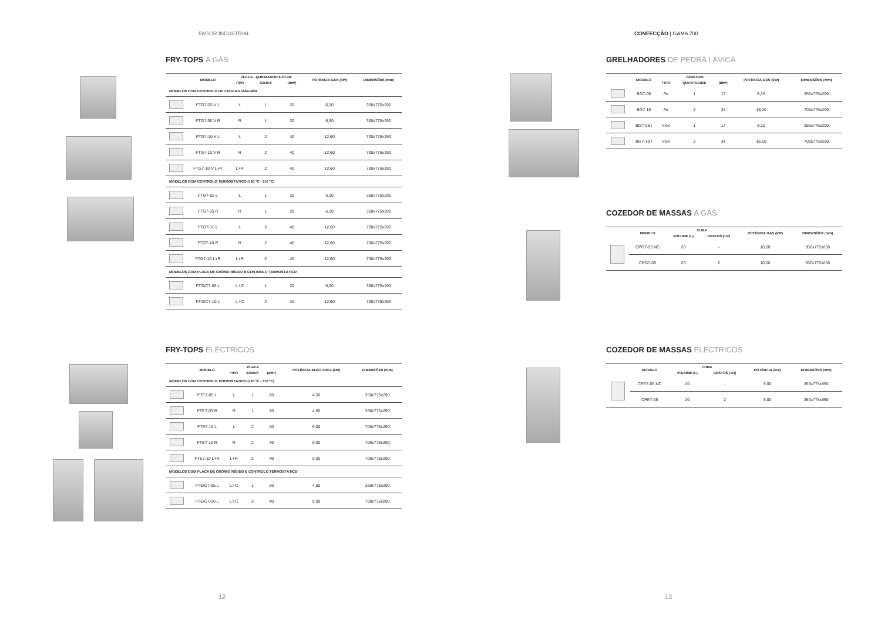FAGOR INDUSTRIAL
FRY-TOPS A GÁS
| | MODELO | PLACA - QUEIMADOR 6,30 kW | | | POTÊNCIA GÁS (kW) | DIMENSÕES (mm) |
| --- | --- | --- | --- | --- | --- | --- |
| | | TIPO | ZONAS | (dm²) | | |
| MODELOS COM CONTROLO DE VÁLVULA MÁX-MÍN | | | | | | |
| | FTG7-05 V L | L | 1 | 20 | 6,30 | 350x775x290 |
| | FTG7-05 V R | R | 1 | 20 | 6,30 | 350x775x290 |
| | FTG7-10 V L | L | 2 | 40 | 12,60 | 700x775x290 |
| | FTG7-10 V R | R | 2 | 40 | 12,60 | 700x775x290 |
| | FTG7-10 V L+R | L+R | 2 | 40 | 12,60 | 700x775x290 |
| MODELOS COM CONTROLO TERMOSTÁTICO (120 ºC - 310 ºC) | | | | | | |
| | FTG7-05 L | L | 1 | 20 | 6,30 | 350x775x290 |
| | FTG7-05 R | R | 1 | 20 | 6,30 | 350x775x290 |
| | FTG7-10 L | L | 2 | 40 | 12,60 | 700x775x290 |
| | FTG7-10 R | R | 2 | 40 | 12,60 | 700x775x290 |
| | FTG7-10 L+R | L+R | 2 | 40 | 12,60 | 700x775x290 |
| MODELOS COM PLACA DE CRÓMO RÍGIDO E CONTROLO TERMOSTÁTICO | | | | | | |
| | FTG/C7-05 L | L / C | 1 | 20 | 6,30 | 350x775x290 |
| | FTG/C7-10 L | L / C | 2 | 40 | 12,60 | 700x775x290 |
FRY-TOPS ELÉCTRICOS
| | MODELO | PLACA | | | POTÊNCIA ELÉCTRICA (kW) | DIMENSÕES (mm) |
| --- | --- | --- | --- | --- | --- | --- |
| | | TIPO | ZONAS | (dm²) | | |
| MODELOS COM CONTROLO TERMOSTÁTICO (120 ºC - 310 ºC) | | | | | | |
| | FTE7-05 L | L | 1 | 20 | 4,50 | 350x775x290 |
| | FTE7-05 R | R | 1 | 20 | 4,50 | 350x775x290 |
| | FTE7-10 L | L | 2 | 40 | 9,00 | 700x775x290 |
| | FTE7-10 R | R | 2 | 40 | 9,00 | 700x775x290 |
| | FTE7-10 L+R | L+R | 2 | 40 | 9,00 | 700x775x290 |
| MODELOS COM PLACA DE CRÓMIO RÍGIDO E CONTROLO TERMOSTÁTICO | | | | | | |
| | FTE/C7-05 L | L / C | 1 | 20 | 4,50 | 350x775x290 |
| | FTE/C7-10 L | L / C | 2 | 40 | 9,00 | 700x775x290 |
12
CONFECÇÃO | GAMA 700
GRELHADORES DE PEDRA LÁVICA
| | MODELO | GRELHAS | | | POTÊNCIA GÁS (kW) | DIMENSÕES (mm) |
| --- | --- | --- | --- | --- | --- | --- |
| | | TIPO | QUANTIDADE | (dm²) | | |
| | BG7-05 | Fe | 1 | 17 | 8,10 | 350x775x290 |
| | BG7-10 | Fe | 2 | 34 | 16,20 | 700x775x290 |
| | BG7-05 I | Inox | 1 | 17 | 8,10 | 350x775x290 |
| | BG7-10 I | Inox | 2 | 34 | 16,20 | 700x775x290 |
COZEDOR DE MASSAS A GÁS
| | MODELO | CUBA | | POTÊNCIA GÁS (kW) | DIMENSÕES (mm) |
| --- | --- | --- | --- | --- | --- |
| | | VOLUME (L) | CESTOS (1/2) | | |
| | CPG7-05 NC | 20 | - | 10,00 | 350x775x850 |
| | CPG7-05 | 20 | 2 | 10,00 | 350x775x850 |
COZEDOR DE MASSAS ELÉCTRICOS
| | MODELO | CUBA | | POTÊNCIA (kW) | DIMENSÕES (mm) |
| --- | --- | --- | --- | --- | --- |
| | | VOLUME (L) | CESTOS (1/2) | | |
| | CPE7-05 NC | 20 | - | 8,00 | 350x775x850 |
| | CPE7-05 | 20 | 2 | 8,00 | 350x775x850 |
13